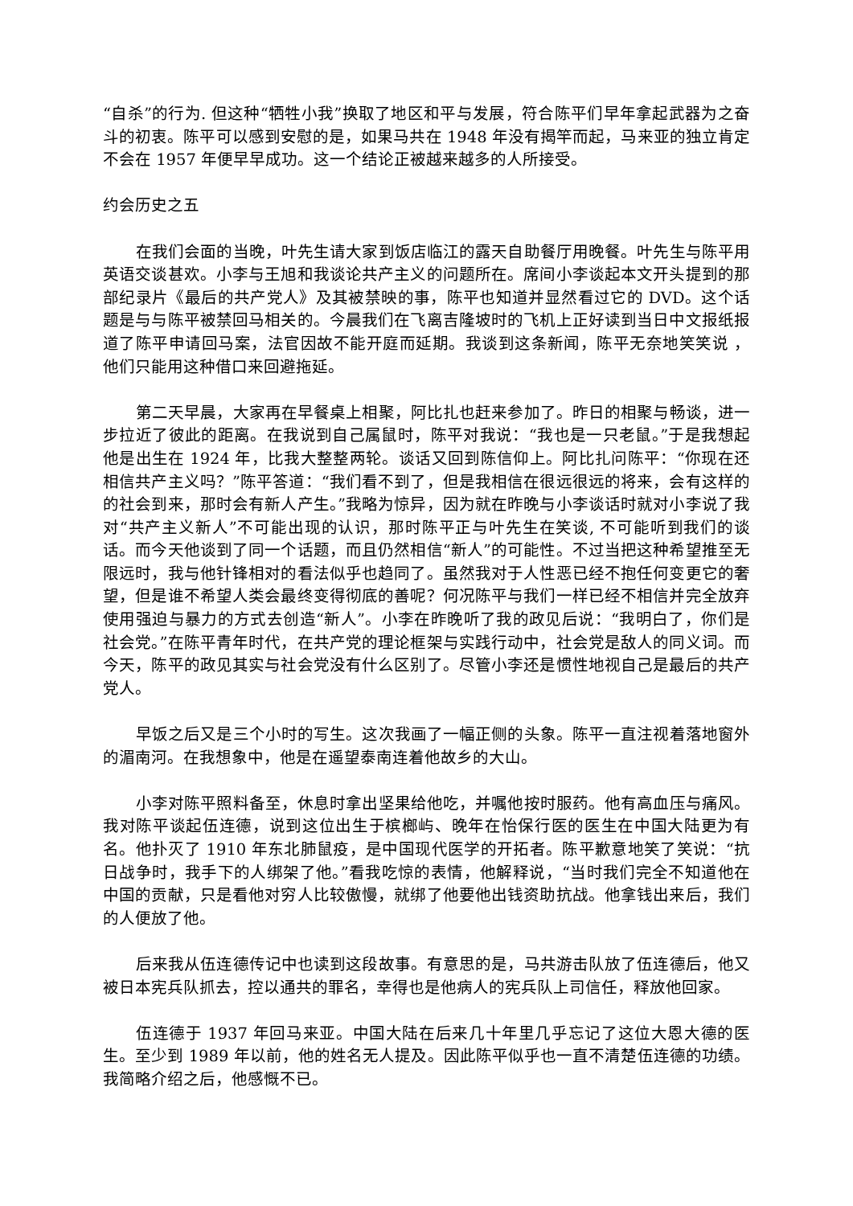“自杀”的行为. 但这种“牺牲小我”换取了地区和平与发展，符合陈平们早年拿起武器为之奋斗的初衷。陈平可以感到安慰的是，如果马共在 1948 年没有揭竿而起，马来亚的独立肯定不会在 1957 年便早早成功。这一个结论正被越来越多的人所接受。
约会历史之五
在我们会面的当晚，叶先生请大家到饭店临江的露天自助餐厅用晚餐。叶先生与陈平用英语交谈甚欢。小李与王旭和我谈论共产主义的问题所在。席间小李谈起本文开头提到的那部纪录片《最后的共产党人》及其被禁映的事，陈平也知道并显然看过它的 DVD。这个话题是与与陈平被禁回马相关的。今晨我们在飞离吉隆坡时的飞机上正好读到当日中文报纸报道了陈平申请回马案，法官因故不能开庭而延期。我谈到这条新闻，陈平无奈地笑笑说 ，他们只能用这种借口来回避拖延。
第二天早晨，大家再在早餐桌上相聚，阿比扎也赶来参加了。昨日的相聚与畅谈，进一步拉近了彼此的距离。在我说到自己属鼠时，陈平对我说：“我也是一只老鼠。”于是我想起他是出生在 1924 年，比我大整整两轮。谈话又回到陈信仰上。阿比扎问陈平：“你现在还相信共产主义吗？”陈平答道：“我们看不到了，但是我相信在很远很远的将来，会有这样的的社会到来，那时会有新人产生。”我略为惊异，因为就在昨晚与小李谈话时就对小李说了我对“共产主义新人”不可能出现的认识，那时陈平正与叶先生在笑谈, 不可能听到我们的谈话。而今天他谈到了同一个话题，而且仍然相信“新人”的可能性。不过当把这种希望推至无限远时，我与他针锋相对的看法似乎也趋同了。虽然我对于人性恶已经不抱任何变更它的奢望，但是谁不希望人类会最终变得彻底的善呢？何况陈平与我们一样已经不相信并完全放弃使用强迫与暴力的方式去创造“新人”。小李在昨晚听了我的政见后说：“我明白了，你们是社会党。”在陈平青年时代，在共产党的理论框架与实践行动中，社会党是敌人的同义词。而今天，陈平的政见其实与社会党没有什么区别了。尽管小李还是惯性地视自己是最后的共产党人。
早饭之后又是三个小时的写生。这次我画了一幅正侧的头象。陈平一直注视着落地窗外的湄南河。在我想象中，他是在遥望泰南连着他故乡的大山。
小李对陈平照料备至，休息时拿出坚果给他吃，并嘱他按时服药。他有高血压与痛风。我对陈平谈起伍连德，说到这位出生于槟榔屿、晚年在怡保行医的医生在中国大陆更为有名。他扑灭了 1910 年东北肺鼠疫，是中国现代医学的开拓者。陈平歉意地笑了笑说：“抗日战争时，我手下的人绑架了他。”看我吃惊的表情，他解释说，“当时我们完全不知道他在中国的贡献，只是看他对穷人比较傲慢，就绑了他要他出钱资助抗战。他拿钱出来后，我们的人便放了他。
后来我从伍连德传记中也读到这段故事。有意思的是，马共游击队放了伍连德后，他又被日本宪兵队抓去，控以通共的罪名，幸得也是他病人的宪兵队上司信任，释放他回家。
伍连德于 1937 年回马来亚。中国大陆在后来几十年里几乎忘记了这位大恩大德的医生。至少到 1989 年以前，他的姓名无人提及。因此陈平似乎也一直不清楚伍连德的功绩。我简略介绍之后，他感慨不已。